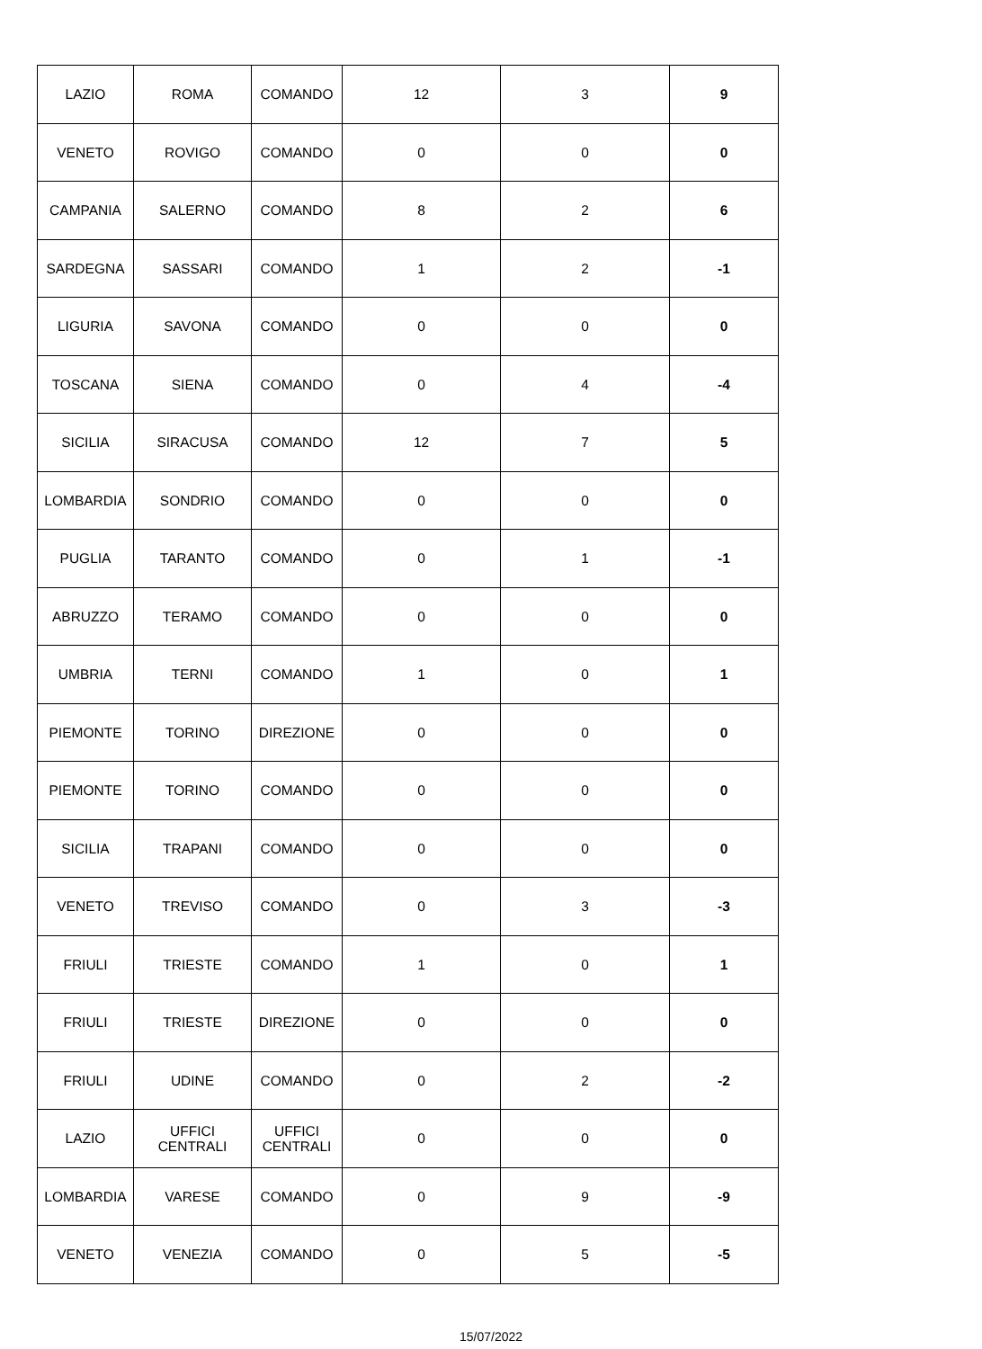| LAZIO | ROMA | COMANDO | 12 | 3 | 9 |
| VENETO | ROVIGO | COMANDO | 0 | 0 | 0 |
| CAMPANIA | SALERNO | COMANDO | 8 | 2 | 6 |
| SARDEGNA | SASSARI | COMANDO | 1 | 2 | -1 |
| LIGURIA | SAVONA | COMANDO | 0 | 0 | 0 |
| TOSCANA | SIENA | COMANDO | 0 | 4 | -4 |
| SICILIA | SIRACUSA | COMANDO | 12 | 7 | 5 |
| LOMBARDIA | SONDRIO | COMANDO | 0 | 0 | 0 |
| PUGLIA | TARANTO | COMANDO | 0 | 1 | -1 |
| ABRUZZO | TERAMO | COMANDO | 0 | 0 | 0 |
| UMBRIA | TERNI | COMANDO | 1 | 0 | 1 |
| PIEMONTE | TORINO | DIREZIONE | 0 | 0 | 0 |
| PIEMONTE | TORINO | COMANDO | 0 | 0 | 0 |
| SICILIA | TRAPANI | COMANDO | 0 | 0 | 0 |
| VENETO | TREVISO | COMANDO | 0 | 3 | -3 |
| FRIULI | TRIESTE | COMANDO | 1 | 0 | 1 |
| FRIULI | TRIESTE | DIREZIONE | 0 | 0 | 0 |
| FRIULI | UDINE | COMANDO | 0 | 2 | -2 |
| LAZIO | UFFICI CENTRALI | UFFICI CENTRALI | 0 | 0 | 0 |
| LOMBARDIA | VARESE | COMANDO | 0 | 9 | -9 |
| VENETO | VENEZIA | COMANDO | 0 | 5 | -5 |
15/07/2022